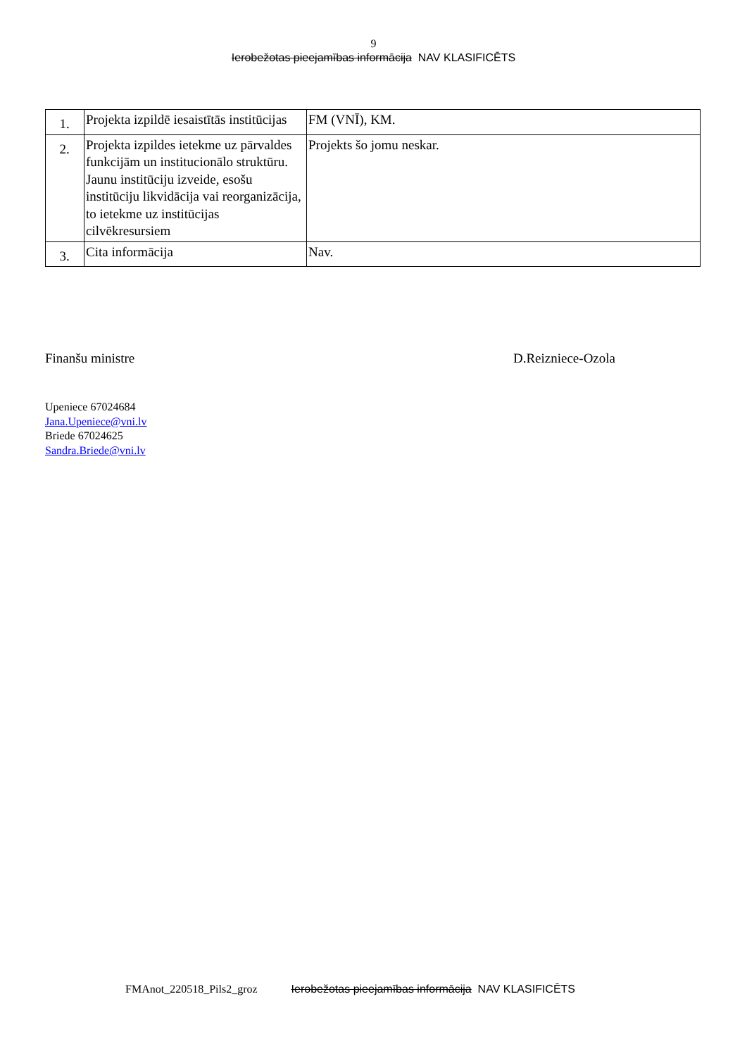9
Ierobežotas pieejamības informācija NAV KLASIFICĒTS
| 1. | Projekta izpildē iesaistītās institūcijas | FM (VNĪ), KM. |
| 2. | Projekta izpildes ietekme uz pārvaldes funkcijām un institucionālo struktūru. Jaunu institūciju izveide, esošu institūciju likvidācija vai reorganizācija, to ietekme uz institūcijas cilvēkresursiem | Projekts šo jomu neskar. |
| 3. | Cita informācija | Nav. |
Finanšu ministre D.Reizniece-Ozola
Upeniece 67024684
Jana.Upeniece@vni.lv
Briede 67024625
Sandra.Briede@vni.lv
FMAnot_220518_Pils2_groz Ierobežotas pieejamības informācija NAV KLASIFICĒTS